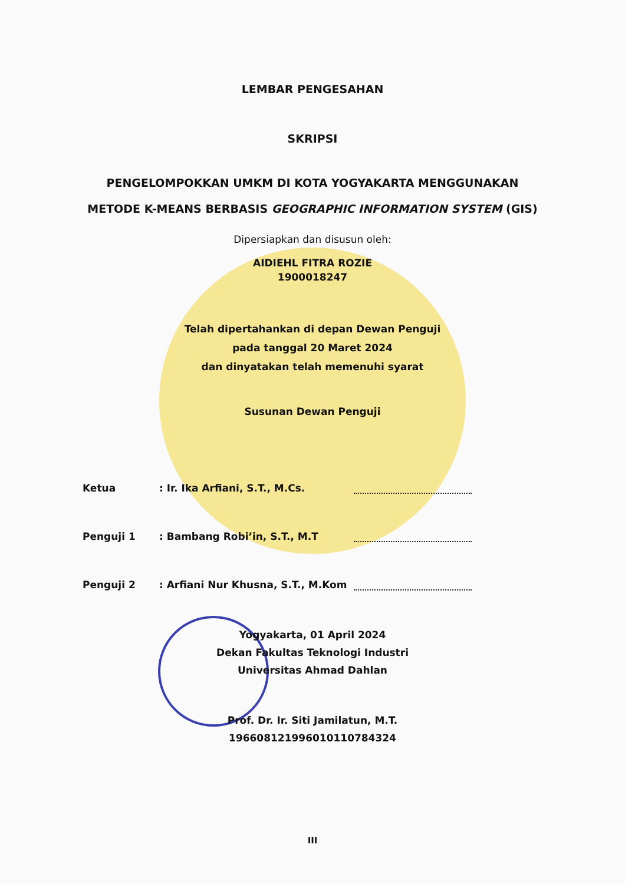LEMBAR PENGESAHAN
SKRIPSI
PENGELOMPOKKAN UMKM DI KOTA YOGYAKARTA MENGGUNAKAN
METODE K-MEANS BERBASIS GEOGRAPHIC INFORMATION SYSTEM (GIS)
Dipersiapkan dan disusun oleh:
AIDIEHL FITRA ROZIE
1900018247
Telah dipertahankan di depan Dewan Penguji
pada tanggal 20 Maret 2024
dan dinyatakan telah memenuhi syarat
Susunan Dewan Penguji
Ketua: Ir. Ika Arfiani, S.T., M.Cs.
Penguji 1: Bambang Robi’in, S.T., M.T
Penguji 2: Arfiani Nur Khusna, S.T., M.Kom
Yogyakarta, 01 April 2024
Dekan Fakultas Teknologi Industri
Universitas Ahmad Dahlan
Prof. Dr. Ir. Siti Jamilatun, M.T.
196608121996010110784324
III